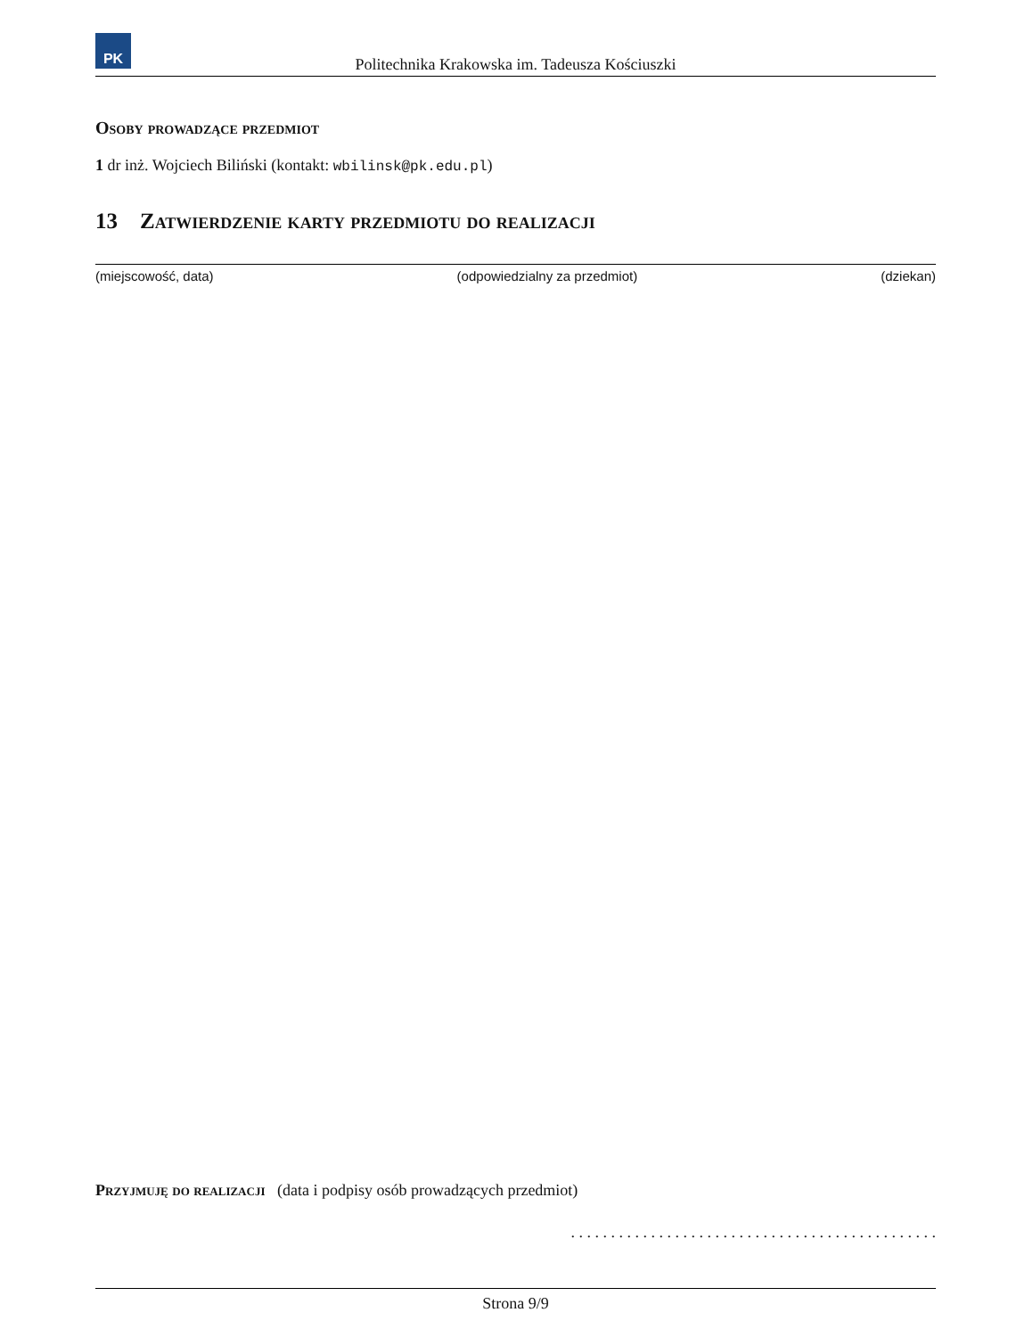PK
Politechnika Krakowska im. Tadeusza Kościuszki
Osoby prowadzące przedmiot
1 dr inż. Wojciech Biliński (kontakt: wbilinsk@pk.edu.pl)
13 Zatwierdzenie karty przedmiotu do realizacji
(miejscowość, data) (odpowiedzialny za przedmiot) (dziekan)
Przyjmuję do realizacji (data i podpisy osób prowadzących przedmiot)
. . . . . . . . . . . . . . . . . . . . . . . . . . . . . . . . . . . . . . . . . . . . . .
Strona 9/9